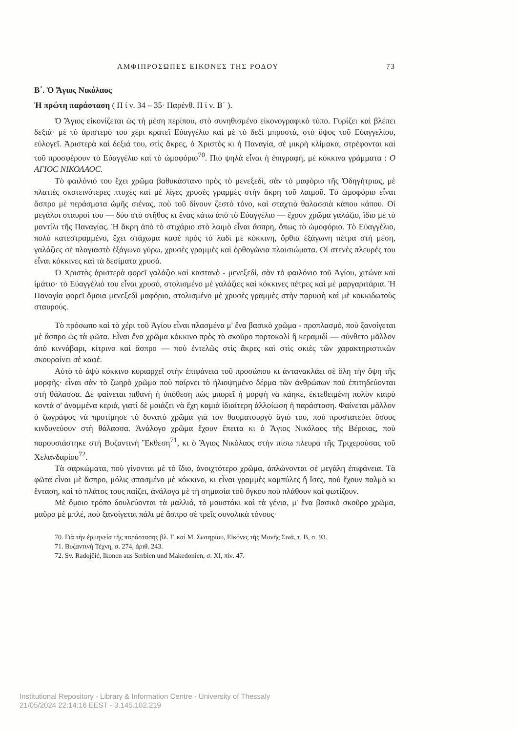ΑΜΦΙΠΡΟΣΩΠΕΣ ΕΙΚΟΝΕΣ ΤΗΣ ΡΟΔΟΥ 73
Β΄. Ὁ Ἅγιος Νικόλαος
Ἡ πρώτη παράσταση ( Π ί ν. 34 – 35· Παρένθ. Π ί ν. Β΄ ).
Ὁ Ἅγιος εἰκονίζεται ὡς τὴ μέση περίπου, στὸ συνηθισμένο εἰκονογραφικὸ τύπο. Γυρίζει καὶ βλέπει δεξιά· μὲ τὸ ἀριστερό του χέρι κρατεῖ Εὐαγγέλιο καὶ μὲ τὸ δεξὶ μπροστά, στὸ ὕψος τοῦ Εὐαγγελίου, εὐλογεῖ. Ἀριστερὰ καὶ δεξιά του, στὶς ἄκρες, ὁ Χριστὸς κι ἡ Παναγία, σὲ μικρὴ κλίμακα, στρέφονται καὶ τοῦ προσφέρουν τὸ Εὐαγγέλιο καὶ τὸ ὠμοφόριο<sup>70</sup>. Πιὸ ψηλὰ εἶναι ἡ ἐπιγραφή, μὲ κόκκινα γράμματα : Ο ΑΓΙΟC ΝΙΚΟΛΑΟC.
Τὸ φαιλόνιό του ἔχει χρῶμα βαθυκάστανο πρὸς τὸ μενεξεδί, σὰν τὸ μαφόριο τῆς Ὁδηγήτριας, μὲ πλατιὲς σκοτεινότερες πτυχὲς καὶ μὲ λίγες χρυσὲς γραμμὲς στὴν ἄκρη τοῦ λαιμοῦ. Τὸ ὠμοφόριο εἶναι ἄσπρο μὲ περάσματα ὠμῆς σιένας, ποὺ τοῦ δίνουν ζεστὸ τόνο, καὶ σταχτιὰ θαλασσιὰ κάπου κάπου. Οἱ μεγάλοι σταυροί του — δύο στὸ στῆθος κι ἕνας κάτω ἀπὸ τὸ Εὐαγγέλιο — ἔχουν χρῶμα γαλάζιο, ἴδιο μὲ τὸ μαντίλι τῆς Παναγίας. Ἡ ἄκρη ἀπὸ τὸ στιχάριο στὸ λαιμὸ εἶναι ἄσπρη, ὅπως τὸ ὠμοφόριο. Τὸ Εὐαγγέλιο, πολὺ κατεστραμμένο, ἔχει στάχωμα καφὲ πρὸς τὸ λαδὶ μὲ κόκκινη, ὄρθια ἑξάγωνη πέτρα στὴ μέση, γαλάζιες σὲ πλαγιαστὸ ἑξάγωνο γύρω, χρυσὲς γραμμὲς καὶ ὀρθογώνια πλαισιώματα. Οἱ στενὲς πλευρές του εἶναι κόκκινες καὶ τὰ δεσίματα χρυσά.
Ὁ Χριστὸς ἀριστερὰ φορεῖ γαλάζιο καὶ καστανὸ - μενεξεδί, σὰν τὸ φαιλόνιο τοῦ Ἁγίου, χιτώνα καὶ ἱμάτιο· τὸ Εὐαγγέλιό του εἶναι χρυσό, στολισμένο μὲ γαλάζιες καὶ κόκκινες πέτρες καὶ μὲ μαργαριτάρια. Ἡ Παναγία φορεῖ ὅμοια μενεξεδὶ μαφόριο, στολισμένο μὲ χρυσὲς γραμμὲς στὴν παρυφὴ καὶ μὲ κοκκιδωτοὺς σταυρούς.
Τὸ πρόσωπο καὶ τὸ χέρι τοῦ Ἁγίου εἶναι πλασμένα μ' ἕνα βασικὸ χρῶμα - προπλασμό, ποὺ ξανοίγεται μὲ ἄσπρο ὡς τὰ φῶτα. Εἶναι ἕνα χρῶμα κόκκινο πρὸς τὸ σκοῦρο πορτοκαλὶ ἢ κεραμιδὶ — σύνθετο μᾶλλον ἀπὸ κιννάβαρι, κίτρινο καὶ ἄσπρο — ποὺ ἐντελῶς στὶς ἄκρες καὶ στὶς σκιὲς τῶν χαρακτηριστικῶν σκουραίνει σὲ καφέ.
Αὐτὸ τὸ ἀψὺ κόκκινο κυριαρχεῖ στὴν ἐπιφάνεια τοῦ προσώπου κι ἀντανακλάει σὲ ὅλη τὴν ὄψη τῆς μορφῆς· εἶναι σὰν τὸ ζωηρὸ χρῶμα ποὺ παίρνει τὸ ἡλιοψημένο δέρμα τῶν ἀνθρώπων ποὺ ἐπιτηδεύονται στὴ θάλασσα. Δὲ φαίνεται πιθανὴ ἡ ὑπόθεση πὼς μπορεῖ ἡ μορφὴ νὰ κάηκε, ἐκτεθειμένη πολὺν καιρὸ κοντὰ σ' ἀναμμένα κεριά, γιατὶ δὲ μοιάζει νὰ ἔχη καμιὰ ἰδιαίτερη ἀλλοίωση ἡ παράσταση. Φαίνεται μᾶλλον ὁ ζωγράφος νὰ προτίμησε τὸ δυνατὸ χρῶμα γιὰ τὸν θαυματουργὸ ἅγιό του, ποὺ προστατεύει ὅσους κινδυνεύουν στὴ θάλασσα. Ἀνάλογο χρῶμα ἔχουν ἔπειτα κι ὁ Ἅγιος Νικόλαος τῆς Βέροιας, ποὺ παρουσιάστηκε στὴ Βυζαντινὴ Ἔκθεση<sup>71</sup>, κι ὁ Ἅγιος Νικόλαος στὴν πίσω πλευρὰ τῆς Τριχερούσας τοῦ Χελανδαρίου<sup>72</sup>.
Τὰ σαρκώματα, ποὺ γίνονται μὲ τὸ ἴδιο, ἀνοιχτότερο χρῶμα, ἁπλώνονται σὲ μεγάλη ἐπιφάνεια. Τὰ φῶτα εἶναι μὲ ἄσπρο, μόλις σπασμένο μὲ κόκκινο, κι εἶναι γραμμὲς καμπύλες ἢ ἴσες, ποὺ ἔχουν παλμὸ κι ἔνταση, καὶ τὸ πλάτος τους παίζει, ἀνάλογα μὲ τὴ σημασία τοῦ ὄγκου ποὺ πλάθουν καὶ φωτίζουν.
Μὲ ὅμοιο τρόπο δουλεύονται τὰ μαλλιά, τὸ μουστάκι καὶ τὰ γένια, μ' ἕνα βασικὸ σκοῦρο χρῶμα, μαῦρο μὲ μπλέ, ποὺ ξανοίγεται πάλι μὲ ἄσπρο σὲ τρεῖς συνολικὰ τόνους·
70. Γιὰ τὴν ἑρμηνεία τῆς παράστασης βλ. Γ. καὶ Μ. Σωτηρίου, Εἰκόνες τῆς Μονῆς Σινᾶ, τ. Β, σ. 93.
71. Βυζαντινὴ Τέχνη, σ. 274, ἀριθ. 243.
72. Sv. Radojčić, Ikonen aus Serbien und Makedonien, σ. XI, πίν. 47.
Institutional Repository - Library & Information Centre - University of Thessaly
21/05/2024 22:14:16 EEST - 3.145.102.219